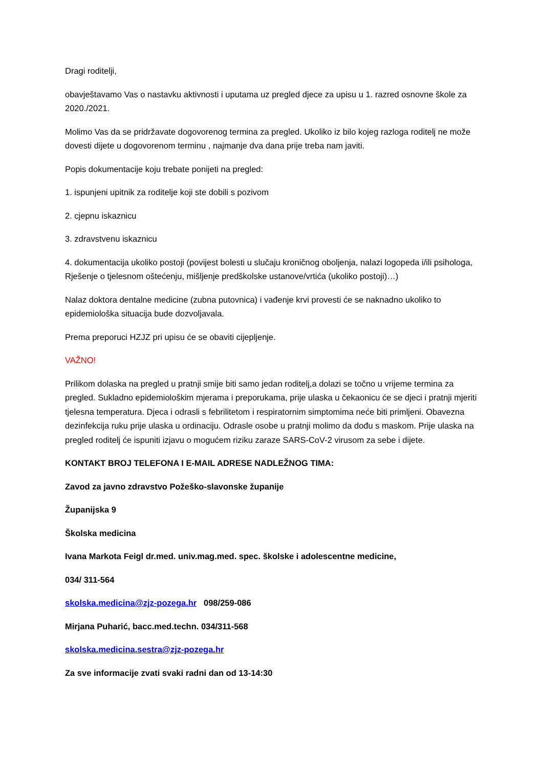Dragi roditelji,
obavještavamo Vas o nastavku aktivnosti i uputama uz pregled djece za upisu u 1. razred osnovne škole za 2020./2021.
Molimo Vas da se pridržavate dogovorenog termina za pregled. Ukoliko iz bilo kojeg razloga roditelj ne može dovesti dijete u dogovorenom terminu , najmanje dva dana prije treba nam javiti.
Popis dokumentacije koju trebate ponijeti na pregled:
1. ispunjeni upitnik za roditelje koji ste dobili s pozivom
2. cjepnu iskaznicu
3. zdravstvenu iskaznicu
4. dokumentacija ukoliko postoji (povijest bolesti u slučaju kroničnog oboljenja, nalazi logopeda i/ili psihologa, Rješenje o tjelesnom oštećenju, mišljenje predškolske ustanove/vrtića (ukoliko postoji)…)
Nalaz doktora dentalne medicine (zubna putovnica) i vađenje krvi provesti će se naknadno ukoliko to epidemiološka situacija bude dozvoljavala.
Prema preporuci HZJZ pri upisu će se obaviti cijepljenje.
VAŽNO!
Prilikom dolaska na pregled u pratnji smije biti samo jedan roditelj,a dolazi se točno u vrijeme termina za pregled. Sukladno epidemiološkim mjerama i preporukama, prije ulaska u čekaonicu će se djeci i pratnji mjeriti tjelesna temperatura. Djeca i odrasli s febrilitetom i respiratornim simptomima neće biti primljeni. Obavezna dezinfekcija ruku prije ulaska u ordinaciju. Odrasle osobe u pratnji molimo da dođu s maskom. Prije ulaska na pregled roditelj će ispuniti izjavu o mogućem riziku zaraze SARS-CoV-2 virusom za sebe i dijete.
KONTAKT BROJ TELEFONA I E-MAIL ADRESE NADLEŽNOG TIMA:
Zavod za javno zdravstvo Požeško-slavonske županije
Županijska 9
Školska medicina
Ivana Markota Feigl dr.med. univ.mag.med. spec. školske i adolescentne medicine,
034/ 311-564
skolska.medicina@zjz-pozega.hr 098/259-086
Mirjana Puharić, bacc.med.techn. 034/311-568
skolska.medicina.sestra@zjz-pozega.hr
Za sve informacije zvati svaki radni dan od 13-14:30